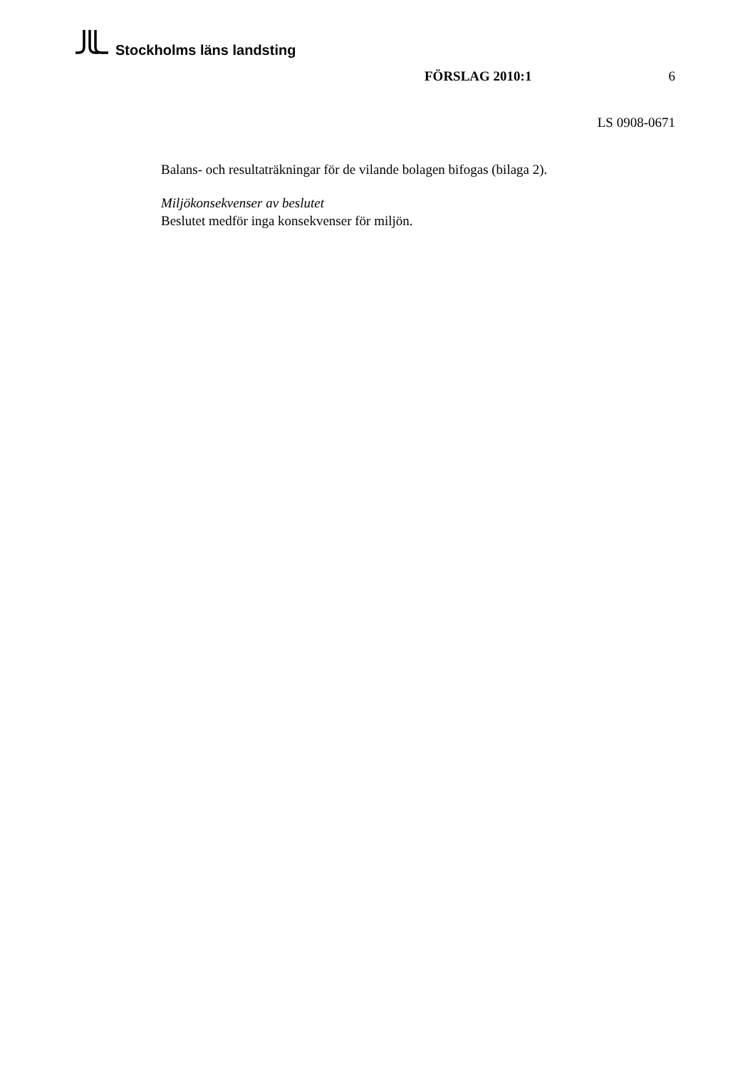Stockholms läns landsting
FÖRSLAG 2010:1 6
LS 0908-0671
Balans- och resultaträkningar för de vilande bolagen bifogas (bilaga 2).
Miljökonsekvenser av beslutet
Beslutet medför inga konsekvenser för miljön.